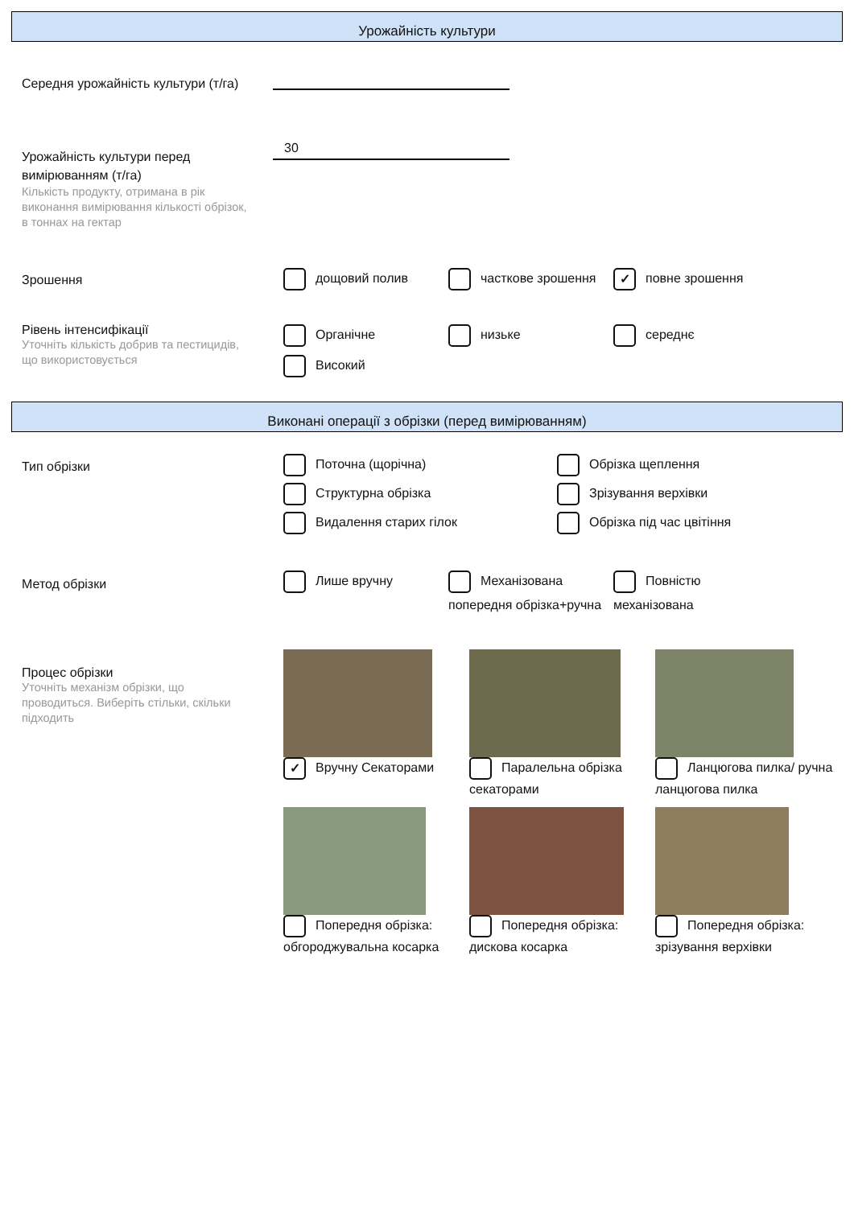Урожайність культури
Середня урожайність культури (т/га)
Урожайність культури перед вимірюванням (т/га)
Кількість продукту, отримана в рік виконання вимірювання кількості обрізок, в тоннах на гектар
30
Зрошення
дощовий полив часткове зрошення
✓ повне зрошення
Рівень інтенсифікації
Уточніть кількість добрив та пестицидів, що використовується
Органічне
низьке
середнє
Високий
Виконані операції з обрізки (перед вимірюванням)
Тип обрізки
Поточна (щорічна)
Обрізка щеплення
Структурна обрізка
Зрізування верхівки
Видалення старих гілок
Обрізка під час цвітіння
Метод обрізки
Лише вручну Механізована попередня обрізка+ручна
Повністю механізована
Процес обрізки
Уточніть механізм обрізки, що проводиться. Виберіть стільки, скільки підходить
✓ Вручну Секаторами
Паралельна обрізка секаторами
Ланцюгова пилка/ ручна ланцюгова пилка
Попередня обрізка: обгороджувальна косарка
Попередня обрізка: дискова косарка
Попередня обрізка: зрізування верхівки